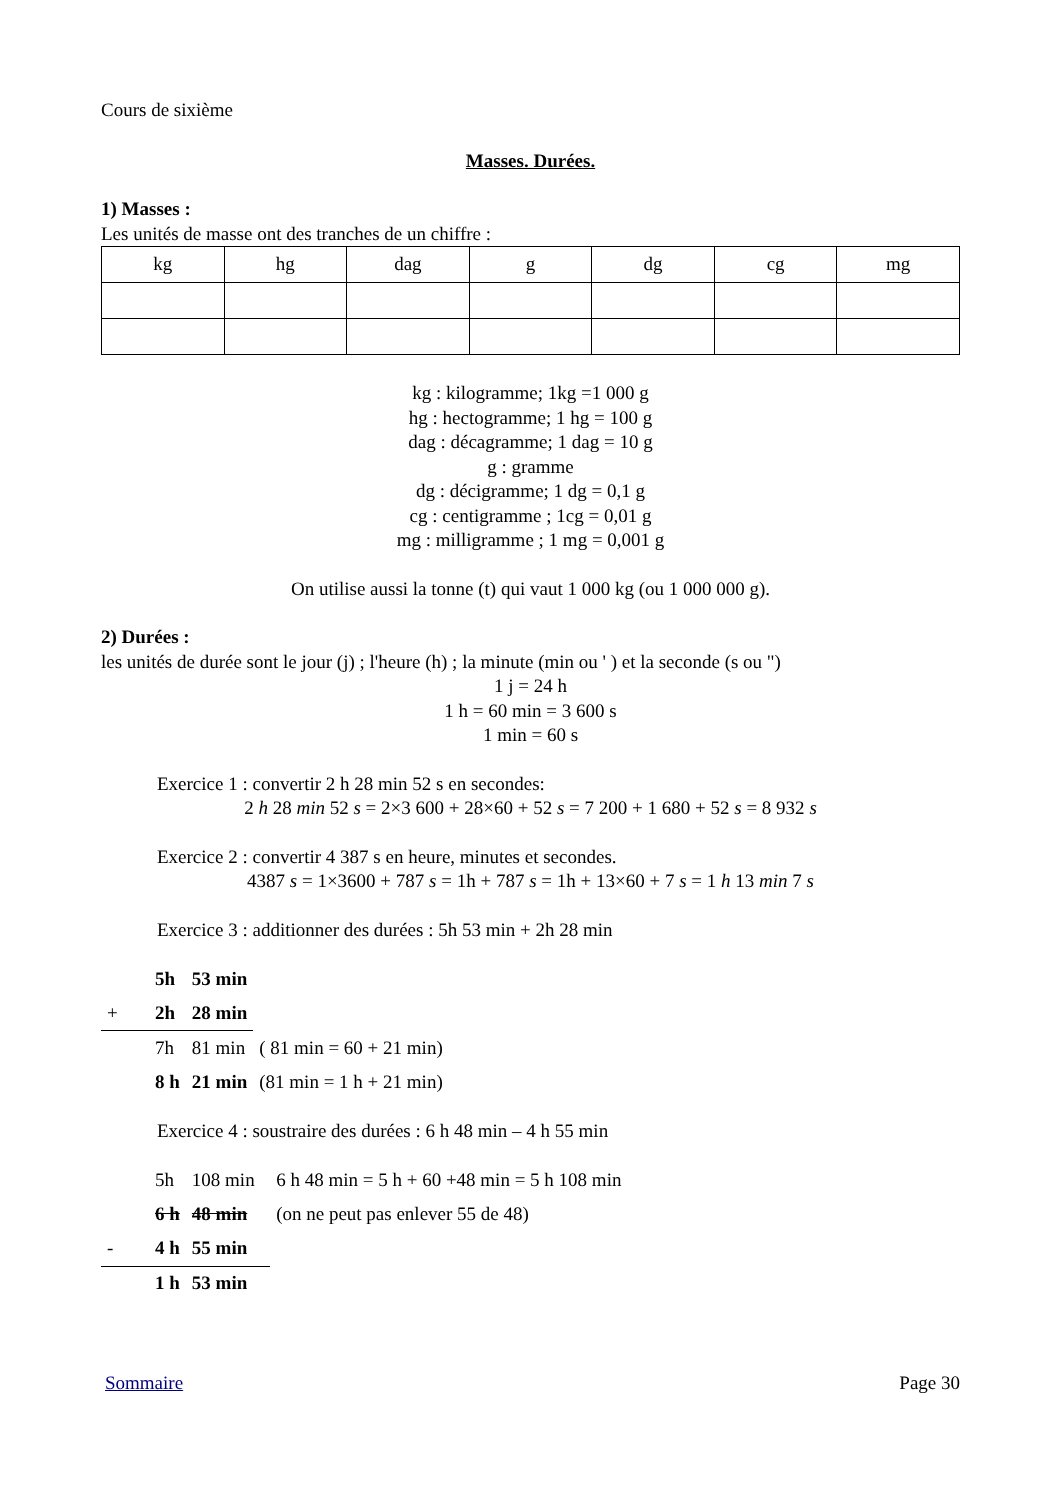Cours de sixième
Masses. Durées.
1) Masses :
Les unités de masse ont des tranches de un chiffre :
| kg | hg | dag | g | dg | cg | mg |
kg : kilogramme; 1kg =1 000 g
hg : hectogramme; 1 hg = 100 g
dag : décagramme; 1 dag = 10 g
g : gramme
dg : décigramme; 1 dg = 0,1 g
cg : centigramme ; 1cg = 0,01 g
mg : milligramme ; 1 mg = 0,001 g
On utilise aussi la tonne (t) qui vaut 1 000 kg (ou 1 000 000 g).
2) Durées :
les unités de durée sont le jour (j) ; l'heure (h) ; la minute (min ou ' ) et la seconde (s ou ")
1 j = 24 h
1 h = 60 min = 3 600 s
1 min = 60 s
Exercice 1 : convertir 2 h 28 min 52 s en secondes:
2 h 28 min 52 s = 2×3 600 + 28×60 + 52 s = 7 200 + 1 680 + 52 s = 8 932 s
Exercice 2 : convertir 4 387 s en heure, minutes et secondes.
4387 s = 1×3600 + 787 s = 1h + 787 s = 1h + 13×60 + 7 s = 1 h 13 min 7 s
Exercice 3 : additionner des durées : 5h 53 min + 2h 28 min
| | 5h | 53 min | |
| + | 2h | 28 min | |
| | 7h | 81 min | ( 81 min = 60 + 21 min) |
| | 8 h | 21 min | (81 min = 1 h + 21 min) |
Exercice 4 : soustraire des durées : 6 h 48 min – 4 h 55 min
| | 5h | 108 min | 6 h 48 min = 5 h + 60 +48 min = 5 h 108 min |
| | 6 h | 48 min | (on ne peut pas enlever 55 de 48) |
| - | 4 h | 55 min | |
| | 1 h | 53 min | |
Sommaire Page 30